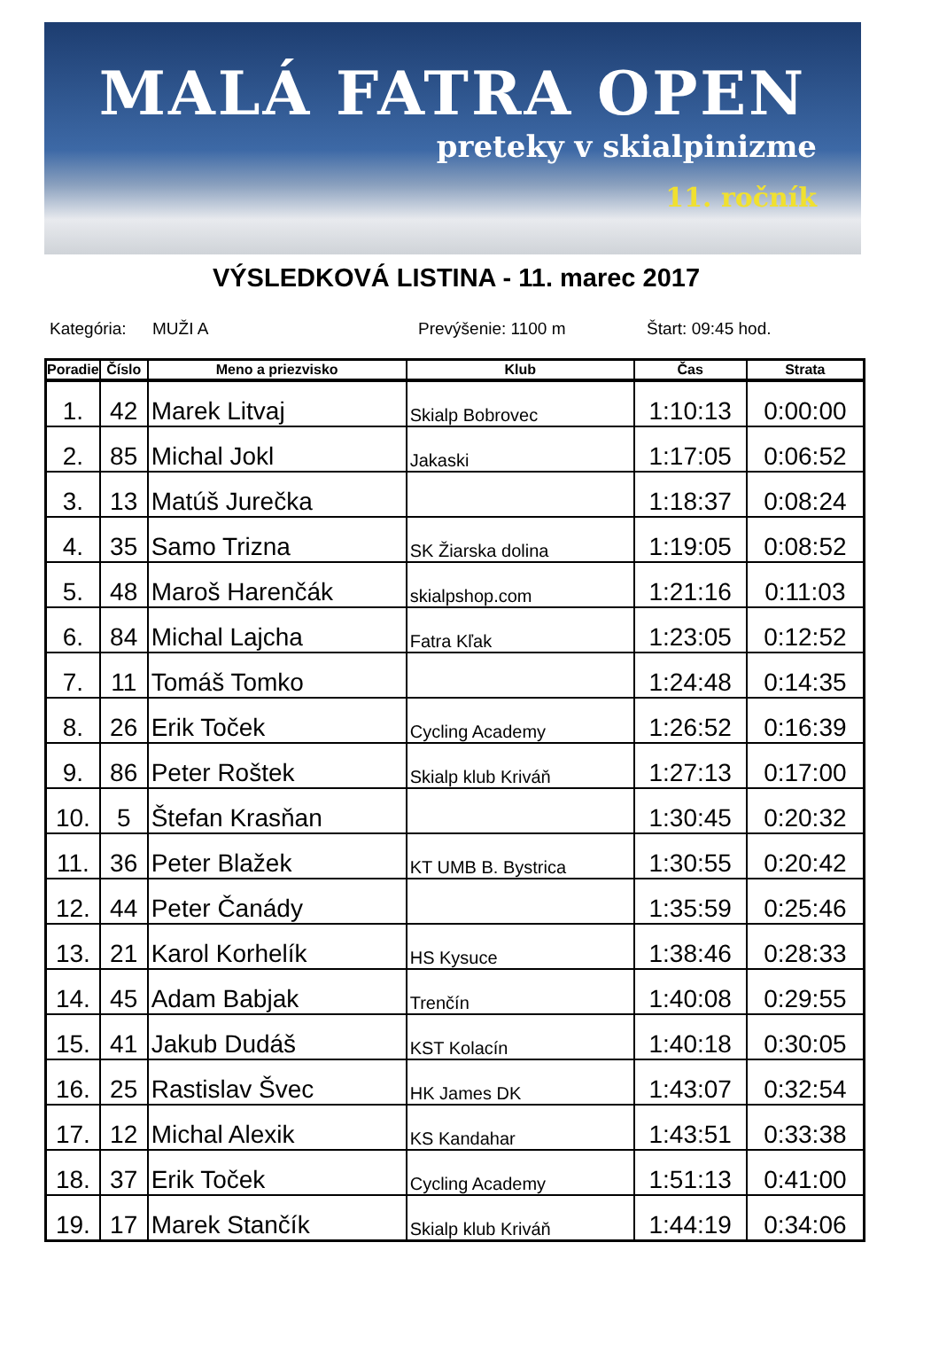MALÁ FATRA OPEN
preteky v skialpinizme
11. ročník
VÝSLEDKOVÁ LISTINA - 11. marec 2017
Kategória: MUŽI A Prevýšenie: 1100 m Štart: 09:45 hod.
| Poradie | Číslo | Meno a priezvisko | Klub | Čas | Strata |
| --- | --- | --- | --- | --- | --- |
| 1. | 42 | Marek Litvaj | Skialp Bobrovec | 1:10:13 | 0:00:00 |
| 2. | 85 | Michal Jokl | Jakaski | 1:17:05 | 0:06:52 |
| 3. | 13 | Matúš Jurečka | | 1:18:37 | 0:08:24 |
| 4. | 35 | Samo Trizna | SK Žiarska dolina | 1:19:05 | 0:08:52 |
| 5. | 48 | Maroš Harenčák | skialpshop.com | 1:21:16 | 0:11:03 |
| 6. | 84 | Michal Lajcha | Fatra Kľak | 1:23:05 | 0:12:52 |
| 7. | 11 | Tomáš Tomko | | 1:24:48 | 0:14:35 |
| 8. | 26 | Erik Toček | Cycling Academy | 1:26:52 | 0:16:39 |
| 9. | 86 | Peter Roštek | Skialp klub Kriváň | 1:27:13 | 0:17:00 |
| 10. | 5 | Štefan Krasňan | | 1:30:45 | 0:20:32 |
| 11. | 36 | Peter Blažek | KT UMB B. Bystrica | 1:30:55 | 0:20:42 |
| 12. | 44 | Peter Čanády | | 1:35:59 | 0:25:46 |
| 13. | 21 | Karol Korhelík | HS Kysuce | 1:38:46 | 0:28:33 |
| 14. | 45 | Adam Babjak | Trenčín | 1:40:08 | 0:29:55 |
| 15. | 41 | Jakub Dudáš | KST Kolacín | 1:40:18 | 0:30:05 |
| 16. | 25 | Rastislav Švec | HK James DK | 1:43:07 | 0:32:54 |
| 17. | 12 | Michal Alexik | KS Kandahar | 1:43:51 | 0:33:38 |
| 18. | 37 | Erik Toček | Cycling Academy | 1:51:13 | 0:41:00 |
| 19. | 17 | Marek Stančík | Skialp klub Kriváň | 1:44:19 | 0:34:06 |